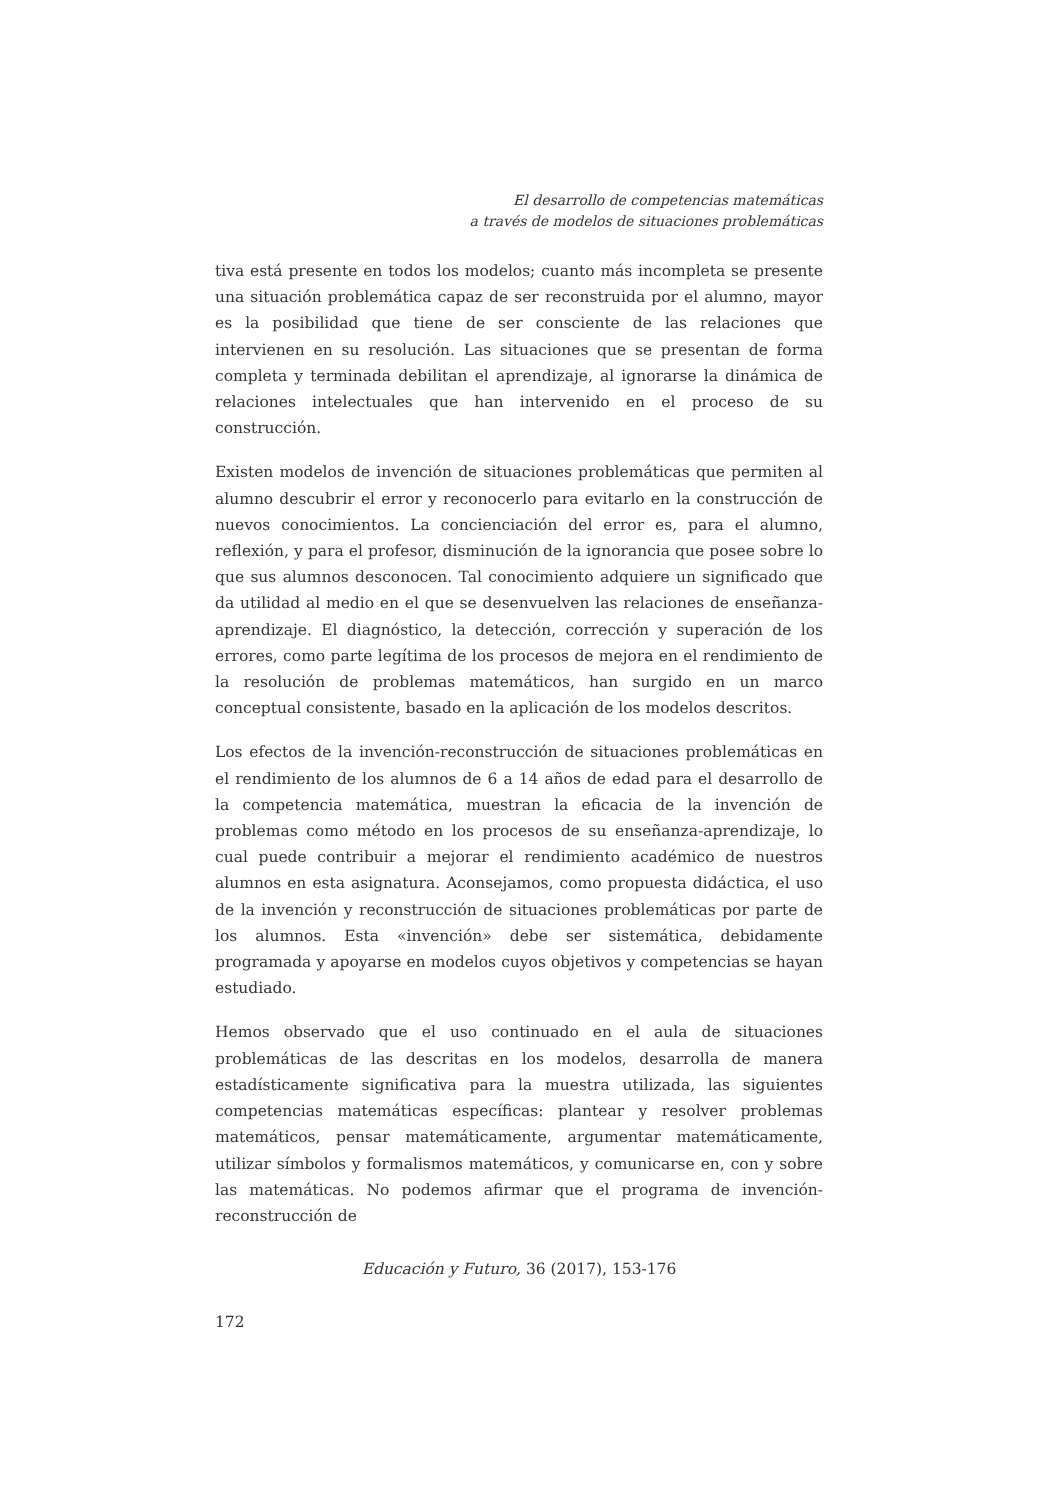El desarrollo de competencias matemáticas
a través de modelos de situaciones problemáticas
tiva está presente en todos los modelos; cuanto más incompleta se presente una situación problemática capaz de ser reconstruida por el alumno, mayor es la posibilidad que tiene de ser consciente de las relaciones que intervienen en su resolución. Las situaciones que se presentan de forma completa y terminada debilitan el aprendizaje, al ignorarse la dinámica de relaciones intelectuales que han intervenido en el proceso de su construcción.
Existen modelos de invención de situaciones problemáticas que permiten al alumno descubrir el error y reconocerlo para evitarlo en la construcción de nuevos conocimientos. La concienciación del error es, para el alumno, reflexión, y para el profesor, disminución de la ignorancia que posee sobre lo que sus alumnos desconocen. Tal conocimiento adquiere un significado que da utilidad al medio en el que se desenvuelven las relaciones de enseñanza-aprendizaje. El diagnóstico, la detección, corrección y superación de los errores, como parte legítima de los procesos de mejora en el rendimiento de la resolución de problemas matemáticos, han surgido en un marco conceptual consistente, basado en la aplicación de los modelos descritos.
Los efectos de la invención-reconstrucción de situaciones problemáticas en el rendimiento de los alumnos de 6 a 14 años de edad para el desarrollo de la competencia matemática, muestran la eficacia de la invención de problemas como método en los procesos de su enseñanza-aprendizaje, lo cual puede contribuir a mejorar el rendimiento académico de nuestros alumnos en esta asignatura. Aconsejamos, como propuesta didáctica, el uso de la invención y reconstrucción de situaciones problemáticas por parte de los alumnos. Esta «invención» debe ser sistemática, debidamente programada y apoyarse en modelos cuyos objetivos y competencias se hayan estudiado.
Hemos observado que el uso continuado en el aula de situaciones problemáticas de las descritas en los modelos, desarrolla de manera estadísticamente significativa para la muestra utilizada, las siguientes competencias matemáticas específicas: plantear y resolver problemas matemáticos, pensar matemáticamente, argumentar matemáticamente, utilizar símbolos y formalismos matemáticos, y comunicarse en, con y sobre las matemáticas. No podemos afirmar que el programa de invención-reconstrucción de
Educación y Futuro, 36 (2017), 153-176
172